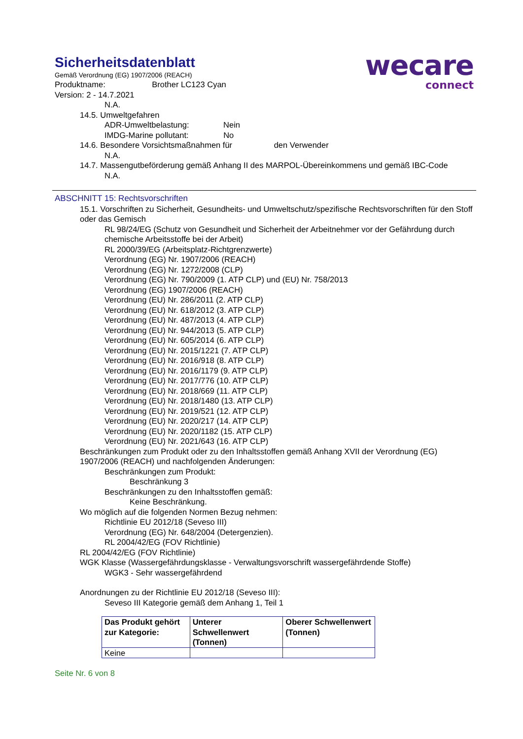wecare
connect
Sicherheitsdatenblatt
Gemäß Verordnung (EG) 1907/2006 (REACH)
Produktname: Brother LC123 Cyan
Version: 2 - 14.7.2021
N.A.
14.5. Umweltgefahren
ADR-Umweltbelastung: Nein
IMDG-Marine pollutant: No
14.6. Besondere Vorsichtsmaßnahmen für den Verwender
N.A.
14.7. Massengutbeförderung gemäß Anhang II des MARPOL-Übereinkommens und gemäß IBC-Code
N.A.
ABSCHNITT 15: Rechtsvorschriften
15.1. Vorschriften zu Sicherheit, Gesundheits- und Umweltschutz/spezifische Rechtsvorschriften für den Stoff oder das Gemisch
RL 98/24/EG (Schutz von Gesundheit und Sicherheit der Arbeitnehmer vor der Gefährdung durch chemische Arbeitsstoffe bei der Arbeit)
RL 2000/39/EG (Arbeitsplatz-Richtgrenzwerte)
Verordnung (EG) Nr. 1907/2006 (REACH)
Verordnung (EG) Nr. 1272/2008 (CLP)
Verordnung (EG) Nr. 790/2009 (1. ATP CLP) und (EU) Nr. 758/2013
Verordnung (EG) 1907/2006 (REACH)
Verordnung (EU) Nr. 286/2011 (2. ATP CLP)
Verordnung (EU) Nr. 618/2012 (3. ATP CLP)
Verordnung (EU) Nr. 487/2013 (4. ATP CLP)
Verordnung (EU) Nr. 944/2013 (5. ATP CLP)
Verordnung (EU) Nr. 605/2014 (6. ATP CLP)
Verordnung (EU) Nr. 2015/1221 (7. ATP CLP)
Verordnung (EU) Nr. 2016/918 (8. ATP CLP)
Verordnung (EU) Nr. 2016/1179 (9. ATP CLP)
Verordnung (EU) Nr. 2017/776 (10. ATP CLP)
Verordnung (EU) Nr. 2018/669 (11. ATP CLP)
Verordnung (EU) Nr. 2018/1480 (13. ATP CLP)
Verordnung (EU) Nr. 2019/521 (12. ATP CLP)
Verordnung (EU) Nr. 2020/217 (14. ATP CLP)
Verordnung (EU) Nr. 2020/1182 (15. ATP CLP)
Verordnung (EU) Nr. 2021/643 (16. ATP CLP)
Beschränkungen zum Produkt oder zu den Inhaltsstoffen gemäß Anhang XVII der Verordnung (EG) 1907/2006 (REACH) und nachfolgenden Änderungen:
Beschränkungen zum Produkt:
Beschränkung 3
Beschränkungen zu den Inhaltsstoffen gemäß:
Keine Beschränkung.
Wo möglich auf die folgenden Normen Bezug nehmen:
Richtlinie EU 2012/18 (Seveso III)
Verordnung (EG) Nr. 648/2004 (Detergenzien).
RL 2004/42/EG (FOV Richtlinie)
RL 2004/42/EG (FOV Richtlinie)
WGK Klasse (Wassergefährdungsklasse - Verwaltungsvorschrift wassergefährdende Stoffe)
WGK3 - Sehr wassergefährdend
Anordnungen zu der Richtlinie EU 2012/18 (Seveso III):
Seveso III Kategorie gemäß dem Anhang 1, Teil 1
| Das Produkt gehört zur Kategorie: | Unterer Schwellenwert (Tonnen) | Oberer Schwellenwert (Tonnen) |
| --- | --- | --- |
| Keine | | |
Seite Nr. 6 von 8